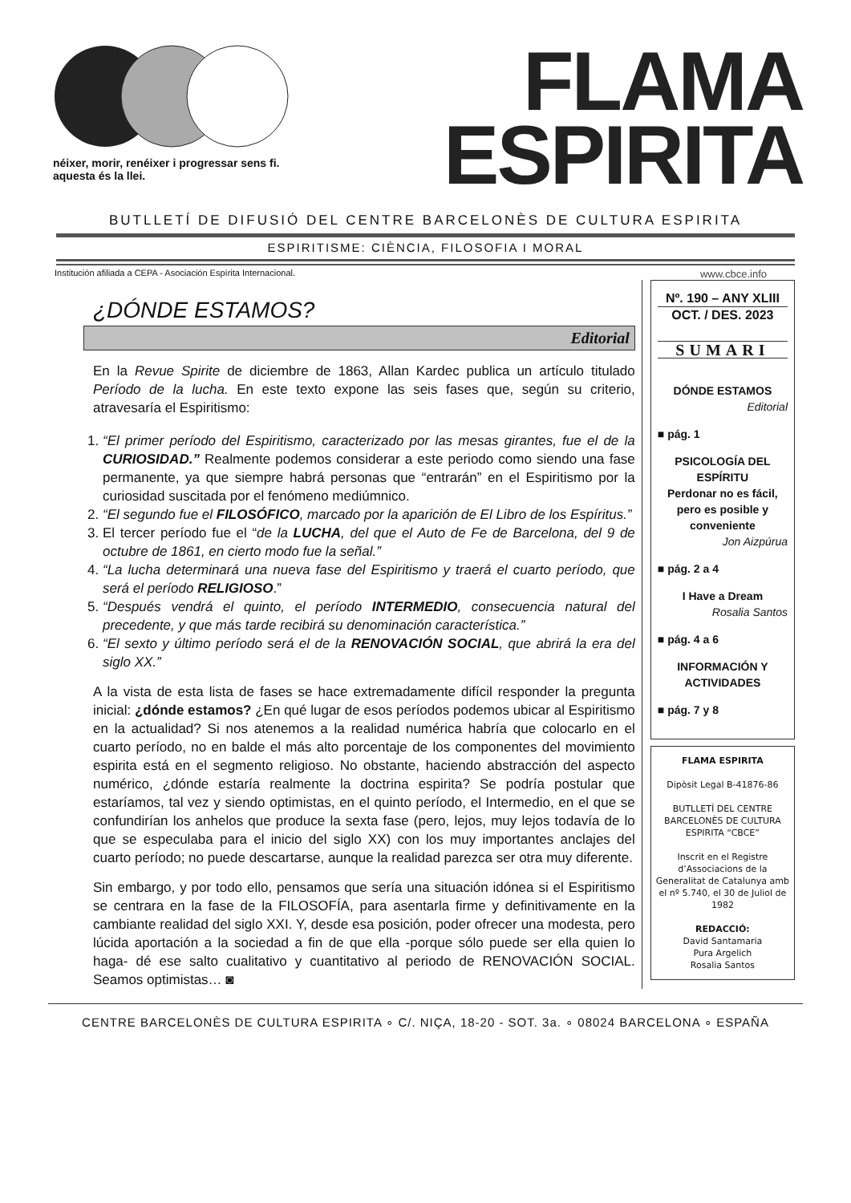néixer, morir, renéixer i progressar sens fi.
aquesta és la llei.
FLAMA
ESPIRITA
BUTLLETÍ DE DIFUSIÓ DEL CENTRE BARCELONÈS DE CULTURA ESPIRITA
ESPIRITISME: CIÈNCIA, FILOSOFIA I MORAL
Institución afiliada a CEPA - Asociación Espírita Internacional. www.cbce.info
¿DÓNDE ESTAMOS?
Editorial
En la Revue Spirite de diciembre de 1863, Allan Kardec publica un artículo titulado Período de la lucha. En este texto expone las seis fases que, según su criterio, atravesaría el Espiritismo:
1. “El primer período del Espiritismo, caracterizado por las mesas girantes, fue el de la CURIOSIDAD.” Realmente podemos considerar a este periodo como siendo una fase permanente, ya que siempre habrá personas que “entrarán” en el Espiritismo por la curiosidad suscitada por el fenómeno mediúmnico.
2. “El segundo fue el FILOSÓFICO, marcado por la aparición de El Libro de los Espíritus.”
3. El tercer período fue el “de la LUCHA, del que el Auto de Fe de Barcelona, del 9 de octubre de 1861, en cierto modo fue la señal.”
4. “La lucha determinará una nueva fase del Espiritismo y traerá el cuarto período, que será el período RELIGIOSO.”
5. “Después vendrá el quinto, el período INTERMEDIO, consecuencia natural del precedente, y que más tarde recibirá su denominación característica.”
6. “El sexto y último período será el de la RENOVACIÓN SOCIAL, que abrirá la era del siglo XX.”
A la vista de esta lista de fases se hace extremadamente difícil responder la pregunta inicial: ¿dónde estamos? ¿En qué lugar de esos períodos podemos ubicar al Espiritismo en la actualidad? Si nos atenemos a la realidad numérica habría que colocarlo en el cuarto período, no en balde el más alto porcentaje de los componentes del movimiento espirita está en el segmento religioso. No obstante, haciendo abstracción del aspecto numérico, ¿dónde estaría realmente la doctrina espirita? Se podría postular que estaríamos, tal vez y siendo optimistas, en el quinto período, el Intermedio, en el que se confundirían los anhelos que produce la sexta fase (pero, lejos, muy lejos todavía de lo que se especulaba para el inicio del siglo XX) con los muy importantes anclajes del cuarto período; no puede descartarse, aunque la realidad parezca ser otra muy diferente.
Sin embargo, y por todo ello, pensamos que sería una situación idónea si el Espiritismo se centrara en la fase de la FILOSOFÍA, para asentarla firme y definitivamente en la cambiante realidad del siglo XXI. Y, desde esa posición, poder ofrecer una modesta, pero lúcida aportación a la sociedad a fin de que ella -porque sólo puede ser ella quien lo haga- dé ese salto cualitativo y cuantitativo al periodo de RENOVACIÓN SOCIAL. Seamos optimistas… ◙
Nº. 190 – ANY XLIII
OCT. / DES. 2023
SUMARI
DÓNDE ESTAMOS
Editorial
■ pág. 1
PSICOLOGÍA DEL ESPÍRITU
Perdonar no es fácil, pero es posible y conveniente
Jon Aizpúrua
■ pág. 2 a 4
I Have a Dream
Rosalia Santos
■ pág. 4 a 6
INFORMACIÓN Y ACTIVIDADES
■ pág. 7 y 8
FLAMA ESPIRITA
Dipòsit Legal B-41876-86
BUTLLETÍ DEL CENTRE BARCELONÈS DE CULTURA ESPIRITA “CBCE”
Inscrit en el Registre d’Associacions de la Generalitat de Catalunya amb el nº 5.740, el 30 de Juliol de 1982
REDACCIÓ:
David Santamaria
Pura Argelich
Rosalia Santos
CENTRE BARCELONÈS DE CULTURA ESPIRITA ∘ C/. NIÇA, 18-20 - SOT. 3a. ∘ 08024 BARCELONA ∘ ESPAÑA